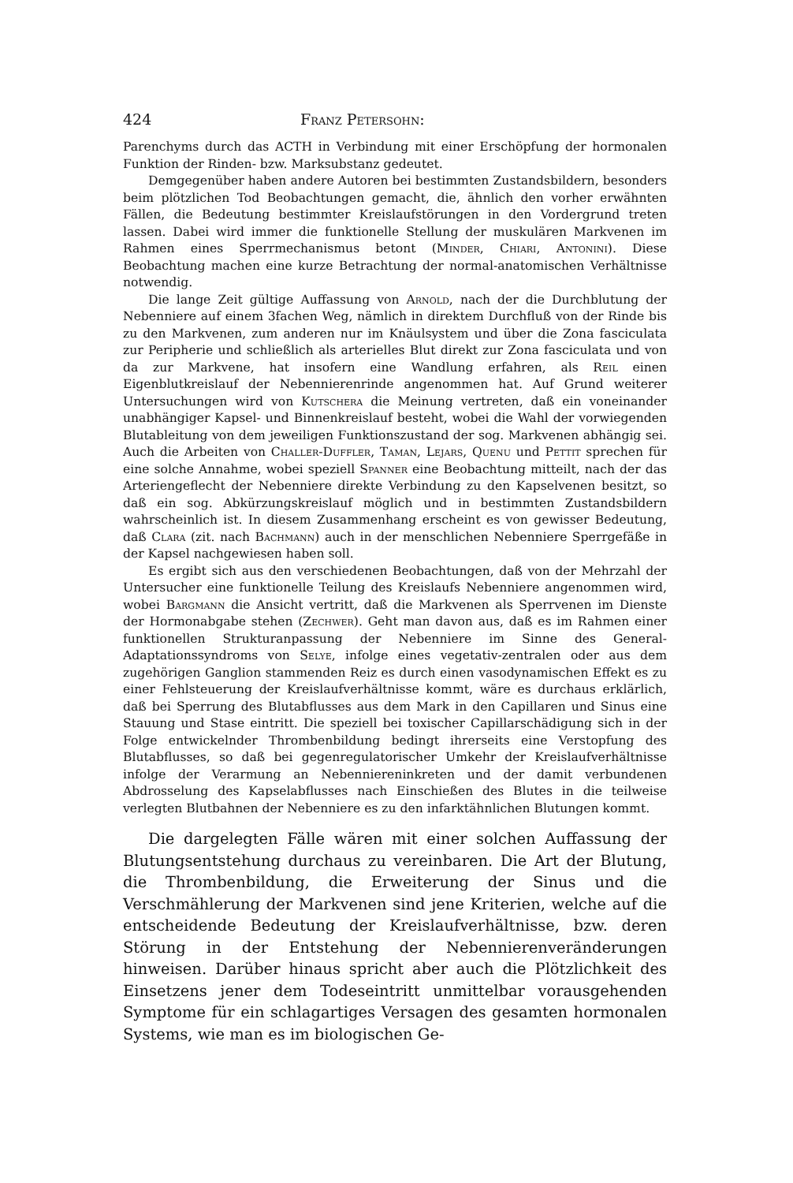424 Franz Petersohn:
Parenchyms durch das ACTH in Verbindung mit einer Erschöpfung der hormonalen Funktion der Rinden- bzw. Marksubstanz gedeutet.
Demgegenüber haben andere Autoren bei bestimmten Zustandsbildern, besonders beim plötzlichen Tod Beobachtungen gemacht, die, ähnlich den vorher erwähnten Fällen, die Bedeutung bestimmter Kreislaufstörungen in den Vordergrund treten lassen. Dabei wird immer die funktionelle Stellung der muskulären Markvenen im Rahmen eines Sperrmechanismus betont (Minder, Chiari, Antonini). Diese Beobachtung machen eine kurze Betrachtung der normal-anatomischen Verhältnisse notwendig.
Die lange Zeit gültige Auffassung von Arnold, nach der die Durchblutung der Nebenniere auf einem 3fachen Weg, nämlich in direktem Durchfluß von der Rinde bis zu den Markvenen, zum anderen nur im Knäulsystem und über die Zona fasciculata zur Peripherie und schließlich als arterielles Blut direkt zur Zona fasciculata und von da zur Markvene, hat insofern eine Wandlung erfahren, als Reil einen Eigenblutkreislauf der Nebennierenrinde angenommen hat. Auf Grund weiterer Untersuchungen wird von Kutschera die Meinung vertreten, daß ein voneinander unabhängiger Kapsel- und Binnenkreislauf besteht, wobei die Wahl der vorwiegenden Blutableitung von dem jeweiligen Funktionszustand der sog. Markvenen abhängig sei. Auch die Arbeiten von Challer-Duffler, Taman, Lejars, Quenu und Pettit sprechen für eine solche Annahme, wobei speziell Spanner eine Beobachtung mitteilt, nach der das Arteriengeflecht der Nebenniere direkte Verbindung zu den Kapselvenen besitzt, so daß ein sog. Abkürzungskreislauf möglich und in bestimmten Zustandsbildern wahrscheinlich ist. In diesem Zusammenhang erscheint es von gewisser Bedeutung, daß Clara (zit. nach Bachmann) auch in der menschlichen Nebenniere Sperrgefäße in der Kapsel nachgewiesen haben soll.
Es ergibt sich aus den verschiedenen Beobachtungen, daß von der Mehrzahl der Untersucher eine funktionelle Teilung des Kreislaufs Nebenniere angenommen wird, wobei Bargmann die Ansicht vertritt, daß die Markvenen als Sperrvenen im Dienste der Hormonabgabe stehen (Zechwer). Geht man davon aus, daß es im Rahmen einer funktionellen Strukturanpassung der Nebenniere im Sinne des General-Adaptationssyndroms von Selye, infolge eines vegetativ-zentralen oder aus dem zugehörigen Ganglion stammenden Reiz es durch einen vasodynamischen Effekt es zu einer Fehlsteuerung der Kreislaufverhältnisse kommt, wäre es durchaus erklärlich, daß bei Sperrung des Blutabflusses aus dem Mark in den Capillaren und Sinus eine Stauung und Stase eintritt. Die speziell bei toxischer Capillarschädigung sich in der Folge entwickelnder Thrombenbildung bedingt ihrerseits eine Verstopfung des Blutabflusses, so daß bei gegenregulatorischer Umkehr der Kreislaufverhältnisse infolge der Verarmung an Nebenniereninkreten und der damit verbundenen Abdrosselung des Kapselabflusses nach Einschießen des Blutes in die teilweise verlegten Blutbahnen der Nebenniere es zu den infarktähnlichen Blutungen kommt.
Die dargelegten Fälle wären mit einer solchen Auffassung der Blutungsentstehung durchaus zu vereinbaren. Die Art der Blutung, die Thrombenbildung, die Erweiterung der Sinus und die Verschmählerung der Markvenen sind jene Kriterien, welche auf die entscheidende Bedeutung der Kreislaufverhältnisse, bzw. deren Störung in der Entstehung der Nebennierenveränderungen hinweisen. Darüber hinaus spricht aber auch die Plötzlichkeit des Einsetzens jener dem Todeseintritt unmittelbar vorausgehenden Symptome für ein schlagartiges Versagen des gesamten hormonalen Systems, wie man es im biologischen Ge-